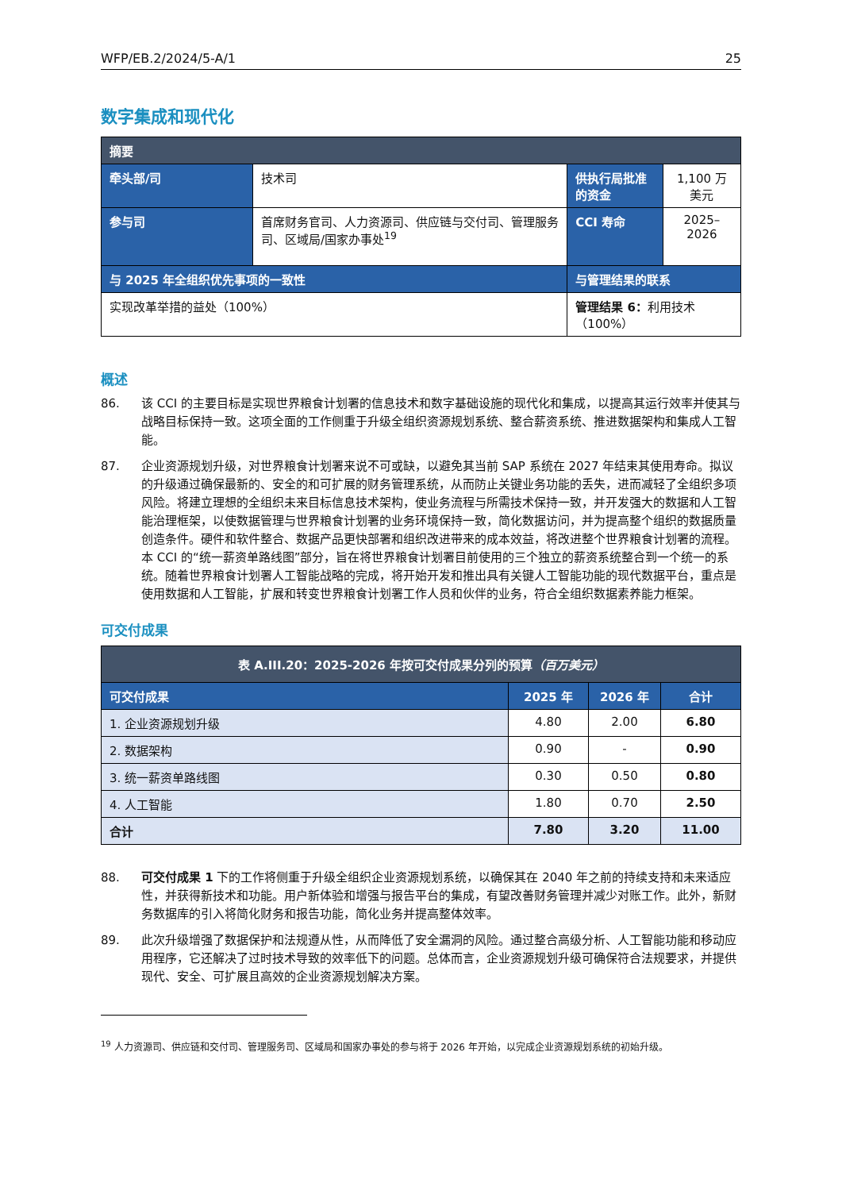WFP/EB.2/2024/5-A/1 25
数字集成和现代化
| 摘要 | | | |
| 牵头部/司 | 技术司 | 供执行局批准的资金 | 1,100 万美元 |
| 参与司 | 首席财务官司、人力资源司、供应链与交付司、管理服务司、区域局/国家办事处<sup>19</sup> | CCI 寿命 | 2025–2026 |
| 与 2025 年全组织优先事项的一致性 | | 与管理结果的联系 | |
| 实现改革举措的益处（100%） | | 管理结果 6： 利用技术（100%） | |
概述
86. 该 CCI 的主要目标是实现世界粮食计划署的信息技术和数字基础设施的现代化和集成，以提高其运行效率并使其与战略目标保持一致。这项全面的工作侧重于升级全组织资源规划系统、整合薪资系统、推进数据架构和集成人工智能。
87. 企业资源规划升级，对世界粮食计划署来说不可或缺，以避免其当前 SAP 系统在 2027 年结束其使用寿命。拟议的升级通过确保最新的、安全的和可扩展的财务管理系统，从而防止关键业务功能的丢失，进而减轻了全组织多项风险。将建立理想的全组织未来目标信息技术架构，使业务流程与所需技术保持一致，并开发强大的数据和人工智能治理框架，以使数据管理与世界粮食计划署的业务环境保持一致，简化数据访问，并为提高整个组织的数据质量创造条件。硬件和软件整合、数据产品更快部署和组织改进带来的成本效益，将改进整个世界粮食计划署的流程。本 CCI 的“统一薪资单路线图”部分，旨在将世界粮食计划署目前使用的三个独立的薪资系统整合到一个统一的系统。随着世界粮食计划署人工智能战略的完成，将开始开发和推出具有关键人工智能功能的现代数据平台，重点是使用数据和人工智能，扩展和转变世界粮食计划署工作人员和伙伴的业务，符合全组织数据素养能力框架。
可交付成果
| 表 A.III.20：2025-2026 年按可交付成果分列的预算 （百万美元） | | | |
| --- | --- | --- | --- |
| 可交付成果 | 2025 年 | 2026 年 | 合计 |
| 1. 企业资源规划升级 | 4.80 | 2.00 | 6.80 |
| 2. 数据架构 | 0.90 | - | 0.90 |
| 3. 统一薪资单路线图 | 0.30 | 0.50 | 0.80 |
| 4. 人工智能 | 1.80 | 0.70 | 2.50 |
| 合计 | 7.80 | 3.20 | 11.00 |
88. 可交付成果 1 下的工作将侧重于升级全组织企业资源规划系统，以确保其在 2040 年之前的持续支持和未来适应性，并获得新技术和功能。用户新体验和增强与报告平台的集成，有望改善财务管理并减少对账工作。此外，新财务数据库的引入将简化财务和报告功能，简化业务并提高整体效率。
89. 此次升级增强了数据保护和法规遵从性，从而降低了安全漏洞的风险。通过整合高级分析、人工智能功能和移动应用程序，它还解决了过时技术导致的效率低下的问题。总体而言，企业资源规划升级可确保符合法规要求，并提供现代、安全、可扩展且高效的企业资源规划解决方案。
<sup>19</sup> 人力资源司、供应链和交付司、管理服务司、区域局和国家办事处的参与将于 2026 年开始，以完成企业资源规划系统的初始升级。